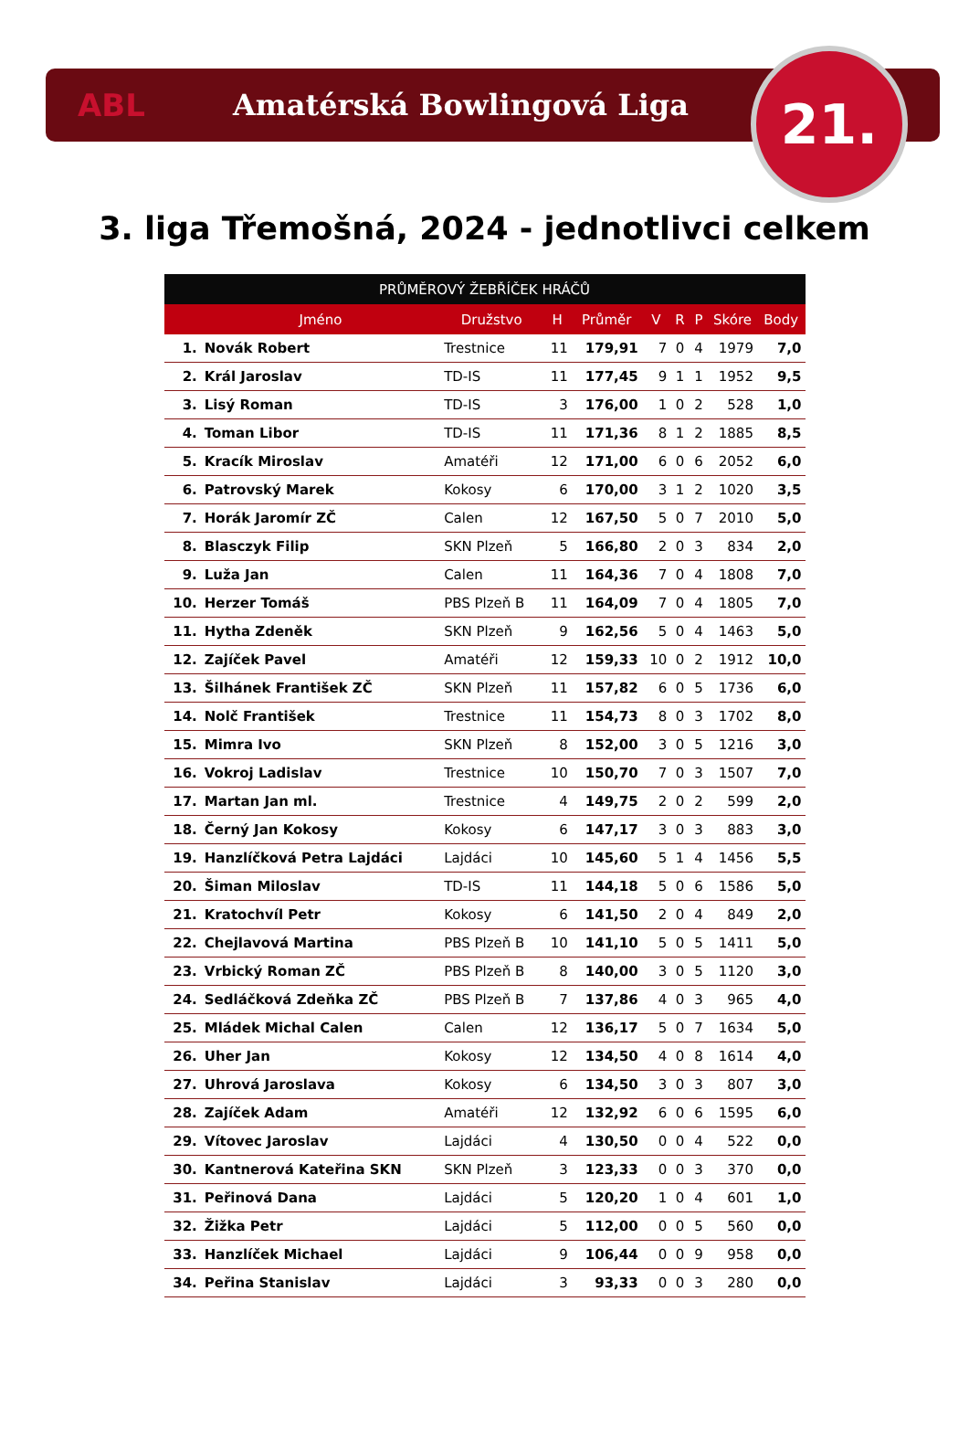ABL Amatérská Bowlingová Liga
21.
3. liga Třemošná, 2024 - jednotlivci celkem
| PRŮMĚROVÝ ŽEBŘÍČEK HRÁČŮ | | | | | | | | | |
| --- | --- | --- | --- | --- | --- | --- | --- | --- | --- |
| | Jméno | Družstvo | H | Průměr | V | R | P | Skóre | Body |
| 1. | Novák Robert | Trestnice | 11 | 179,91 | 7 | 0 | 4 | 1979 | 7,0 |
| 2. | Král Jaroslav | TD-IS | 11 | 177,45 | 9 | 1 | 1 | 1952 | 9,5 |
| 3. | Lisý Roman | TD-IS | 3 | 176,00 | 1 | 0 | 2 | 528 | 1,0 |
| 4. | Toman Libor | TD-IS | 11 | 171,36 | 8 | 1 | 2 | 1885 | 8,5 |
| 5. | Kracík Miroslav | Amatéři | 12 | 171,00 | 6 | 0 | 6 | 2052 | 6,0 |
| 6. | Patrovský Marek | Kokosy | 6 | 170,00 | 3 | 1 | 2 | 1020 | 3,5 |
| 7. | Horák Jaromír ZČ | Calen | 12 | 167,50 | 5 | 0 | 7 | 2010 | 5,0 |
| 8. | Blasczyk Filip | SKN Plzeň | 5 | 166,80 | 2 | 0 | 3 | 834 | 2,0 |
| 9. | Luža Jan | Calen | 11 | 164,36 | 7 | 0 | 4 | 1808 | 7,0 |
| 10. | Herzer Tomáš | PBS Plzeň B | 11 | 164,09 | 7 | 0 | 4 | 1805 | 7,0 |
| 11. | Hytha Zdeněk | SKN Plzeň | 9 | 162,56 | 5 | 0 | 4 | 1463 | 5,0 |
| 12. | Zajíček Pavel | Amatéři | 12 | 159,33 | 10 | 0 | 2 | 1912 | 10,0 |
| 13. | Šilhánek František ZČ | SKN Plzeň | 11 | 157,82 | 6 | 0 | 5 | 1736 | 6,0 |
| 14. | Nolč František | Trestnice | 11 | 154,73 | 8 | 0 | 3 | 1702 | 8,0 |
| 15. | Mimra Ivo | SKN Plzeň | 8 | 152,00 | 3 | 0 | 5 | 1216 | 3,0 |
| 16. | Vokroj Ladislav | Trestnice | 10 | 150,70 | 7 | 0 | 3 | 1507 | 7,0 |
| 17. | Martan Jan ml. | Trestnice | 4 | 149,75 | 2 | 0 | 2 | 599 | 2,0 |
| 18. | Černý Jan Kokosy | Kokosy | 6 | 147,17 | 3 | 0 | 3 | 883 | 3,0 |
| 19. | Hanzlíčková Petra Lajdáci | Lajdáci | 10 | 145,60 | 5 | 1 | 4 | 1456 | 5,5 |
| 20. | Šiman Miloslav | TD-IS | 11 | 144,18 | 5 | 0 | 6 | 1586 | 5,0 |
| 21. | Kratochvíl Petr | Kokosy | 6 | 141,50 | 2 | 0 | 4 | 849 | 2,0 |
| 22. | Chejlavová Martina | PBS Plzeň B | 10 | 141,10 | 5 | 0 | 5 | 1411 | 5,0 |
| 23. | Vrbický Roman ZČ | PBS Plzeň B | 8 | 140,00 | 3 | 0 | 5 | 1120 | 3,0 |
| 24. | Sedláčková Zdeňka ZČ | PBS Plzeň B | 7 | 137,86 | 4 | 0 | 3 | 965 | 4,0 |
| 25. | Mládek Michal Calen | Calen | 12 | 136,17 | 5 | 0 | 7 | 1634 | 5,0 |
| 26. | Uher Jan | Kokosy | 12 | 134,50 | 4 | 0 | 8 | 1614 | 4,0 |
| 27. | Uhrová Jaroslava | Kokosy | 6 | 134,50 | 3 | 0 | 3 | 807 | 3,0 |
| 28. | Zajíček Adam | Amatéři | 12 | 132,92 | 6 | 0 | 6 | 1595 | 6,0 |
| 29. | Vítovec Jaroslav | Lajdáci | 4 | 130,50 | 0 | 0 | 4 | 522 | 0,0 |
| 30. | Kantnerová Kateřina SKN | SKN Plzeň | 3 | 123,33 | 0 | 0 | 3 | 370 | 0,0 |
| 31. | Peřinová Dana | Lajdáci | 5 | 120,20 | 1 | 0 | 4 | 601 | 1,0 |
| 32. | Žižka Petr | Lajdáci | 5 | 112,00 | 0 | 0 | 5 | 560 | 0,0 |
| 33. | Hanzlíček Michael | Lajdáci | 9 | 106,44 | 0 | 0 | 9 | 958 | 0,0 |
| 34. | Peřina Stanislav | Lajdáci | 3 | 93,33 | 0 | 0 | 3 | 280 | 0,0 |